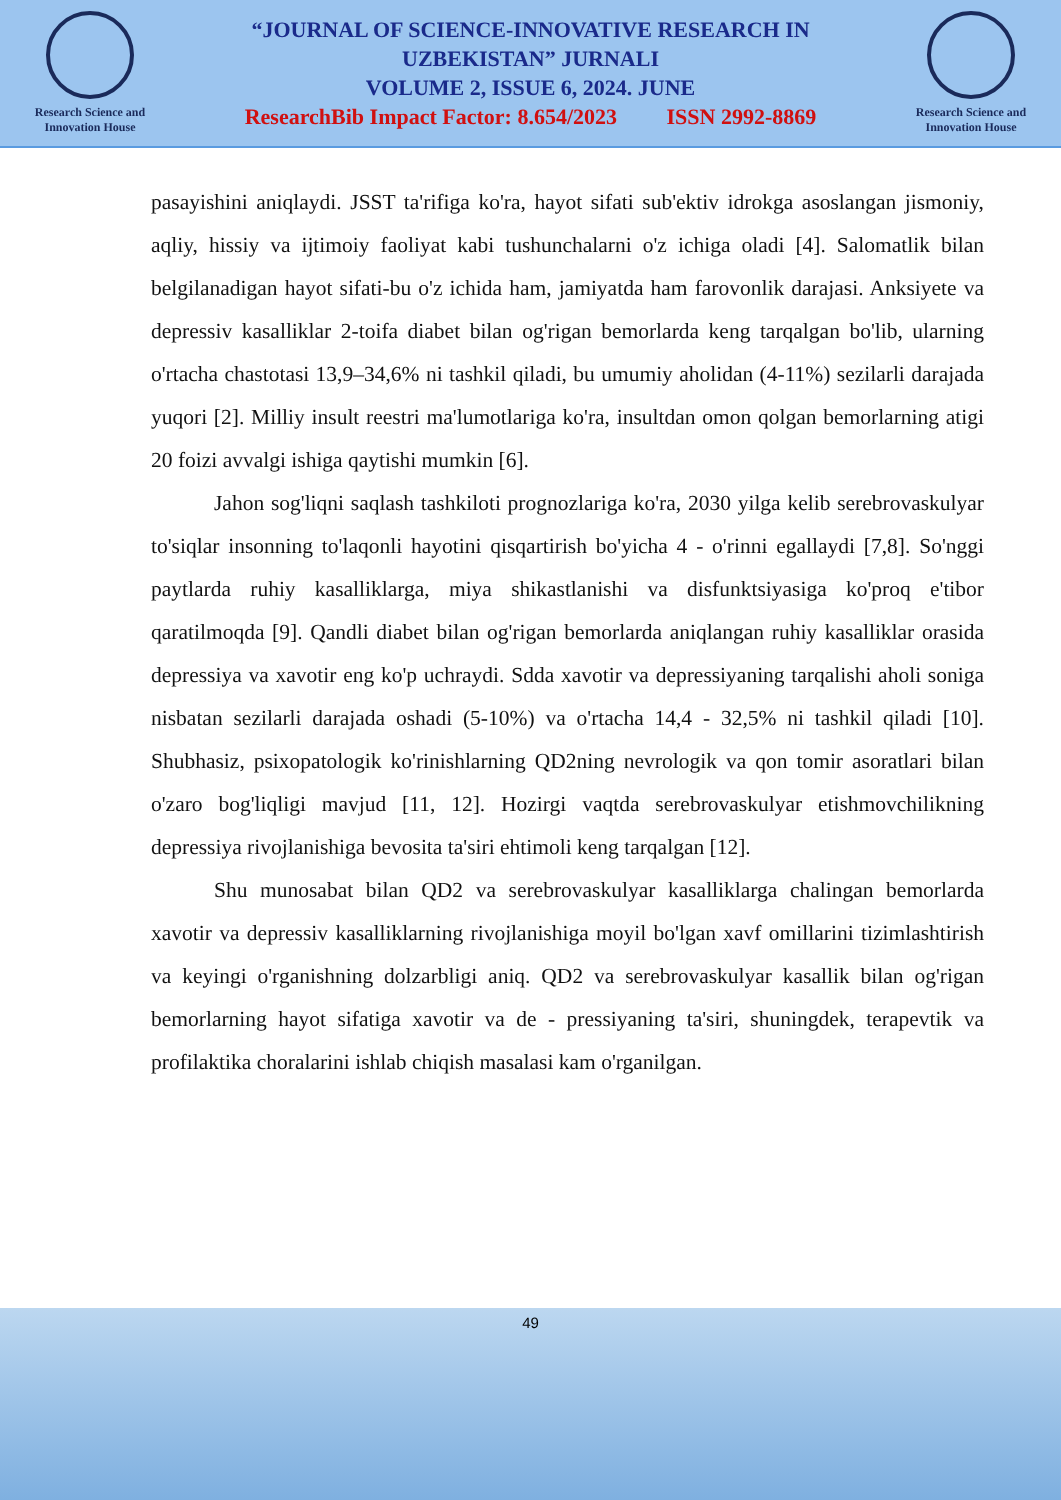Research Science and Innovation House
“JOURNAL OF SCIENCE-INNOVATIVE RESEARCH IN
UZBEKISTAN” JURNALI
VOLUME 2, ISSUE 6, 2024. JUNE
ResearchBib Impact Factor: 8.654/2023 ISSN 2992-8869
Research Science and Innovation House
pasayishini aniqlaydi. JSST ta'rifiga ko'ra, hayot sifati sub'ektiv idrokga asoslangan jismoniy, aqliy, hissiy va ijtimoiy faoliyat kabi tushunchalarni o'z ichiga oladi [4]. Salomatlik bilan belgilanadigan hayot sifati-bu o'z ichida ham, jamiyatda ham farovonlik darajasi. Anksiyete va depressiv kasalliklar 2-toifa diabet bilan og'rigan bemorlarda keng tarqalgan bo'lib, ularning o'rtacha chastotasi 13,9–34,6% ni tashkil qiladi, bu umumiy aholidan (4-11%) sezilarli darajada yuqori [2]. Milliy insult reestri ma'lumotlariga ko'ra, insultdan omon qolgan bemorlarning atigi 20 foizi avvalgi ishiga qaytishi mumkin [6].
Jahon sog'liqni saqlash tashkiloti prognozlariga ko'ra, 2030 yilga kelib serebrovaskulyar to'siqlar insonning to'laqonli hayotini qisqartirish bo'yicha 4 - o'rinni egallaydi [7,8]. So'nggi paytlarda ruhiy kasalliklarga, miya shikastlanishi va disfunktsiyasiga ko'proq e'tibor qaratilmoqda [9]. Qandli diabet bilan og'rigan bemorlarda aniqlangan ruhiy kasalliklar orasida depressiya va xavotir eng ko'p uchraydi. Sdda xavotir va depressiyaning tarqalishi aholi soniga nisbatan sezilarli darajada oshadi (5-10%) va o'rtacha 14,4 - 32,5% ni tashkil qiladi [10]. Shubhasiz, psixopatologik ko'rinishlarning QD2ning nevrologik va qon tomir asoratlari bilan o'zaro bog'liqligi mavjud [11, 12]. Hozirgi vaqtda serebrovaskulyar etishmovchilikning depressiya rivojlanishiga bevosita ta'siri ehtimoli keng tarqalgan [12].
Shu munosabat bilan QD2 va serebrovaskulyar kasalliklarga chalingan bemorlarda xavotir va depressiv kasalliklarning rivojlanishiga moyil bo'lgan xavf omillarini tizimlashtirish va keyingi o'rganishning dolzarbligi aniq. QD2 va serebrovaskulyar kasallik bilan og'rigan bemorlarning hayot sifatiga xavotir va de - pressiyaning ta'siri, shuningdek, terapevtik va profilaktika choralarini ishlab chiqish masalasi kam o'rganilgan.
49